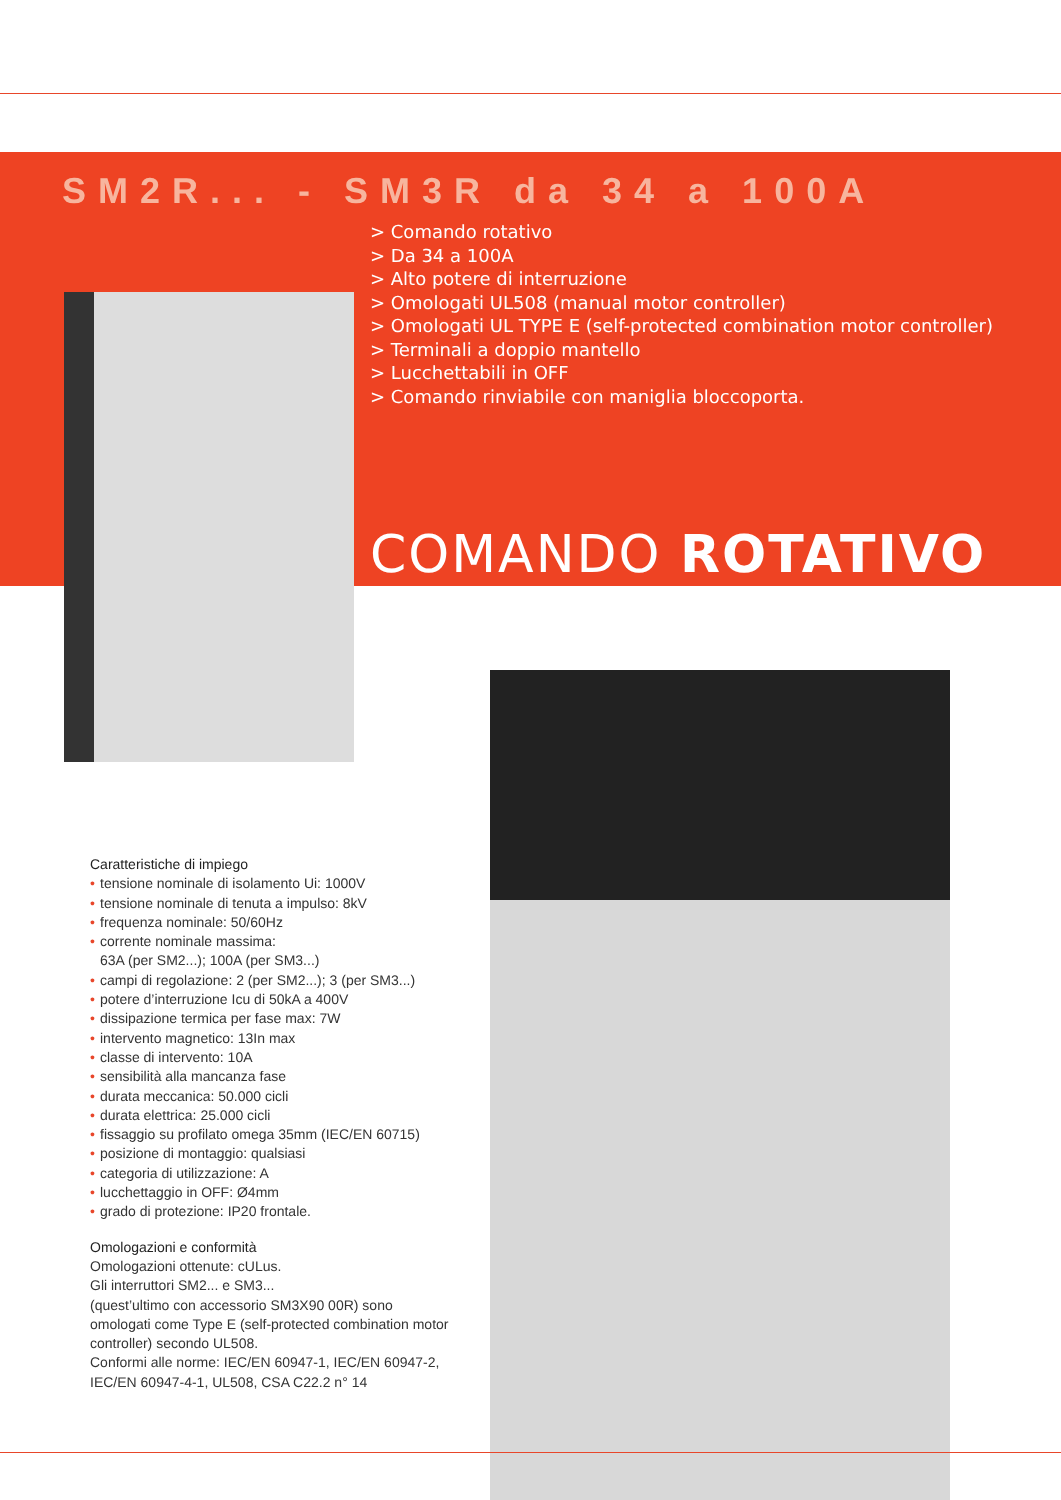SM2R... - SM3R da 34 a 100A
> Comando rotativo
> Da 34 a 100A
> Alto potere di interruzione
> Omologati UL508 (manual motor controller)
> Omologati UL TYPE E (self-protected combination motor controller)
> Terminali a doppio mantello
> Lucchettabili in OFF
> Comando rinviabile con maniglia bloccoporta.
COMANDO ROTATIVO
Caratteristiche di impiego
• tensione nominale di isolamento Ui: 1000V
• tensione nominale di tenuta a impulso: 8kV
• frequenza nominale: 50/60Hz
• corrente nominale massima:
63A (per SM2...); 100A (per SM3...)
• campi di regolazione: 2 (per SM2...); 3 (per SM3...)
• potere d’interruzione Icu di 50kA a 400V
• dissipazione termica per fase max: 7W
• intervento magnetico: 13In max
• classe di intervento: 10A
• sensibilità alla mancanza fase
• durata meccanica: 50.000 cicli
• durata elettrica: 25.000 cicli
• fissaggio su profilato omega 35mm (IEC/EN 60715)
• posizione di montaggio: qualsiasi
• categoria di utilizzazione: A
• lucchettaggio in OFF: Ø4mm
• grado di protezione: IP20 frontale.
Omologazioni e conformità
Omologazioni ottenute: cULus.
Gli interruttori SM2... e SM3...
(quest’ultimo con accessorio SM3X90 00R) sono omologati come Type E (self-protected combination motor controller) secondo UL508.
Conformi alle norme: IEC/EN 60947-1, IEC/EN 60947-2, IEC/EN 60947-4-1, UL508, CSA C22.2 n° 14